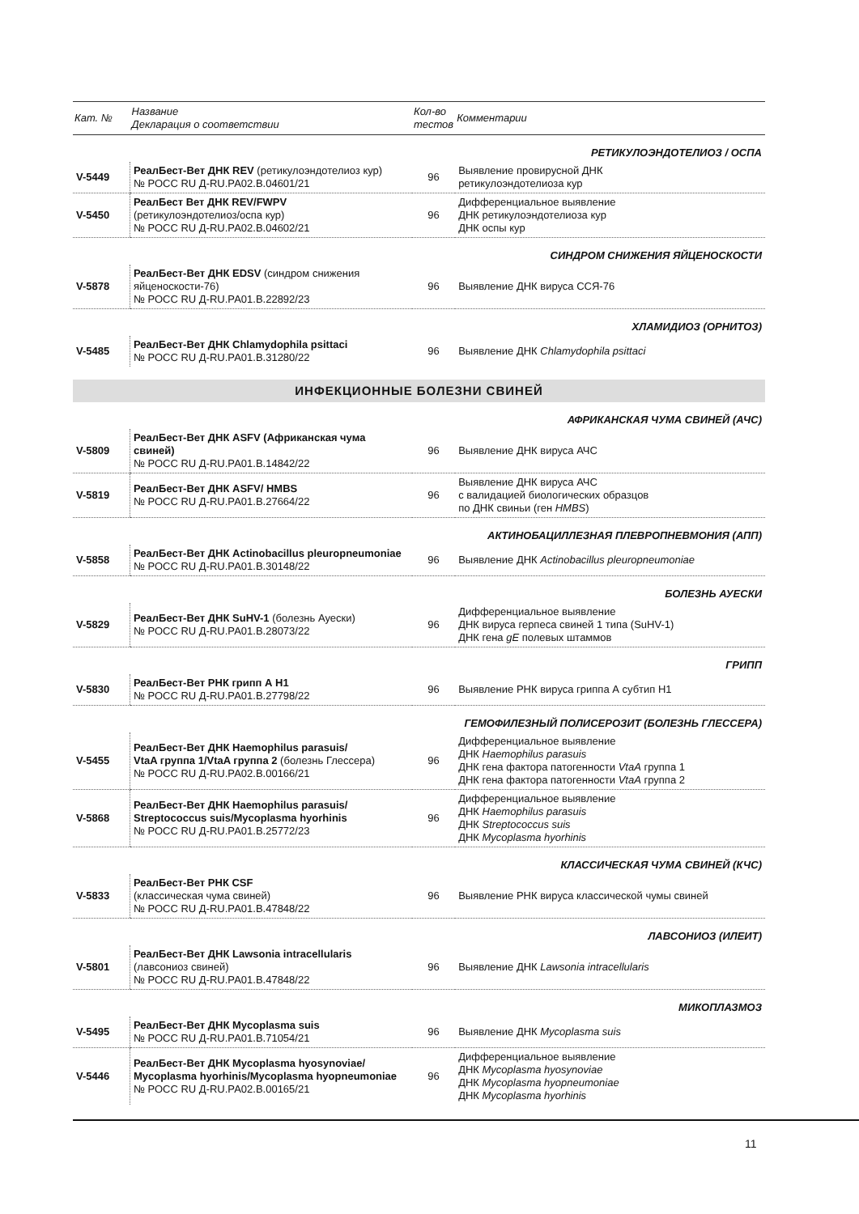| Кат. № | Название Декларация о соответствии | Кол-во тестов | Комментарии |
| --- | --- | --- | --- |
| РЕТИКУЛОЭНДОТЕЛИОЗ / ОСПА | | | |
| V-5449 | РеалБест-Вет ДНК REV (ретикулоэндотелиоз кур) № РОСС RU Д-RU.РА02.В.04601/21 | 96 | Выявление провирусной ДНК ретикулоэндотелиоза кур |
| V-5450 | РеалБест Вет ДНК REV/FWPV (ретикулоэндотелиоз/оспа кур) № РОСС RU Д-RU.РА02.В.04602/21 | 96 | Дифференциальное выявление ДНК ретикулоэндотелиоза кур ДНК оспы кур |
| СИНДРОМ СНИЖЕНИЯ ЯЙЦЕНОСКОСТИ | | | |
| V-5878 | РеалБест-Вет ДНК EDSV (синдром снижения яйценоскости-76) № РОСС RU Д-RU.РА01.В.22892/23 | 96 | Выявление ДНК вируса ССЯ-76 |
| ХЛАМИДИОЗ (ОРНИТОЗ) | | | |
| V-5485 | РеалБест-Вет ДНК Chlamydophila psittaci № РОСС RU Д-RU.РА01.В.31280/22 | 96 | Выявление ДНК Chlamydophila psittaci |
| ИНФЕКЦИОННЫЕ БОЛЕЗНИ СВИНЕЙ | | | |
| АФРИКАНСКАЯ ЧУМА СВИНЕЙ (АЧС) | | | |
| V-5809 | РеалБест-Вет ДНК ASFV (Африканская чума свиней) № РОСС RU Д-RU.РА01.В.14842/22 | 96 | Выявление ДНК вируса АЧС |
| V-5819 | РеалБест-Вет ДНК ASFV/ HMBS № РОСС RU Д-RU.РА01.В.27664/22 | 96 | Выявление ДНК вируса АЧС с валидацией биологических образцов по ДНК свиньи (ген HMBS ) |
| АКТИНОБАЦИЛЛЕЗНАЯ ПЛЕВРОПНЕВМОНИЯ (АПП) | | | |
| V-5858 | РеалБест-Вет ДНК Actinobacillus pleuropneumoniae № РОСС RU Д-RU.РА01.В.30148/22 | 96 | Выявление ДНК Actinobacillus pleuropneumoniae |
| БОЛЕЗНЬ АУЕСКИ | | | |
| V-5829 | РеалБест-Вет ДНК SuHV-1 (болезнь Ауески) № РОСС RU Д-RU.РА01.В.28073/22 | 96 | Дифференциальное выявление ДНК вируса герпеса свиней 1 типа (SuHV-1) ДНК гена gE полевых штаммов |
| ГРИПП | | | |
| V-5830 | РеалБест-Вет РНК грипп А Н1 № РОСС RU Д-RU.РА01.В.27798/22 | 96 | Выявление РНК вируса гриппа А субтип Н1 |
| ГЕМОФИЛЕЗНЫЙ ПОЛИСЕРОЗИТ (БОЛЕЗНЬ ГЛЕССЕРА) | | | |
| V-5455 | РеалБест-Вет ДНК Haemophilus parasuis/ VtaA группа 1/VtaA группа 2 (болезнь Глессера) № РОСС RU Д-RU.РА02.В.00166/21 | 96 | Дифференциальное выявление ДНК Haemophilus parasuis ДНК гена фактора патогенности VtaA группа 1 ДНК гена фактора патогенности VtaA группа 2 |
| V-5868 | РеалБест-Вет ДНК Haemophilus parasuis/ Streptococcus suis/Mycoplasma hyorhinis № РОСС RU Д-RU.РА01.В.25772/23 | 96 | Дифференциальное выявление ДНК Haemophilus parasuis ДНК Streptococcus suis ДНК Mycoplasma hyorhinis |
| КЛАССИЧЕСКАЯ ЧУМА СВИНЕЙ (КЧС) | | | |
| V-5833 | РеалБест-Вет РНК CSF (классическая чума свиней) № РОСС RU Д-RU.РА01.В.47848/22 | 96 | Выявление РНК вируса классической чумы свиней |
| ЛАВСОНИОЗ (ИЛЕИТ) | | | |
| V-5801 | РеалБест-Вет ДНК Lawsonia intracellularis (лавсониоз свиней) № РОСС RU Д-RU.РА01.В.47848/22 | 96 | Выявление ДНК Lawsonia intracellularis |
| МИКОПЛАЗМОЗ | | | |
| V-5495 | РеалБест-Вет ДНК Mycoplasma suis № РОСС RU Д-RU.РА01.В.71054/21 | 96 | Выявление ДНК Mycoplasma suis |
| V-5446 | РеалБест-Вет ДНК Mycoplasma hyosynoviae/ Mycoplasma hyorhinis/Mycoplasma hyopneumoniae № РОСС RU Д-RU.РА02.В.00165/21 | 96 | Дифференциальное выявление ДНК Mycoplasma hyosynoviae ДНК Mycoplasma hyopneumoniae ДНК Mycoplasma hyorhinis |
11